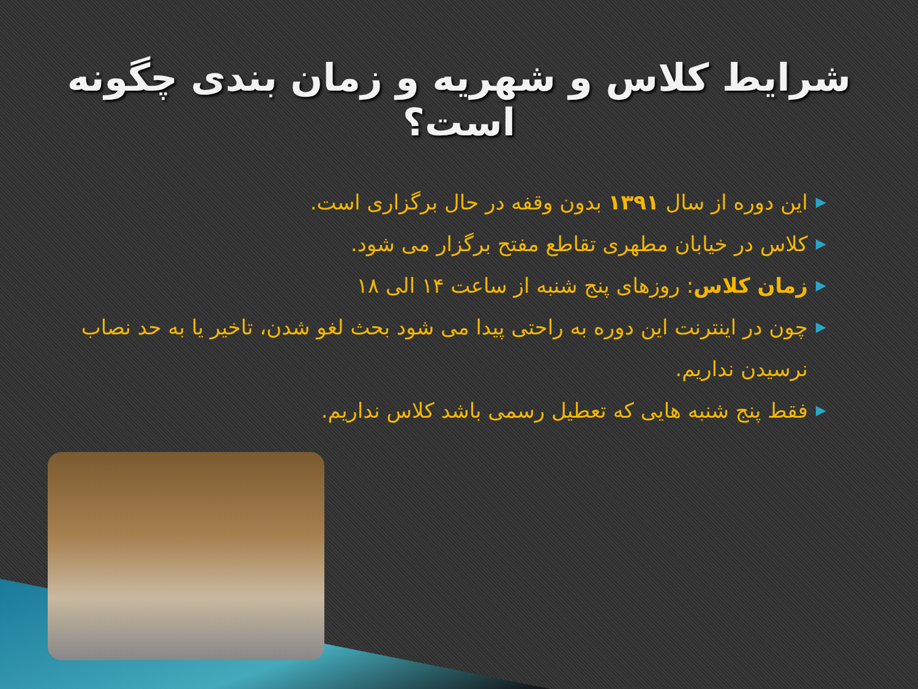شرایط کلاس و شهریه و زمان بندی چگونه است؟
▶ این دوره از سال ۱۳۹۱ بدون وقفه در حال برگزاری است.
▶ کلاس در خیابان مطهری تقاطع مفتح برگزار می شود.
▶ زمان کلاس: روزهای پنج شنبه از ساعت ۱۴ الی ۱۸
▶ چون در اینترنت این دوره به راحتی پیدا می شود بحث لغو شدن، تاخیر یا به حد نصاب نرسیدن نداریم.
▶ فقط پنج شنبه هایی که تعطیل رسمی باشد کلاس نداریم.